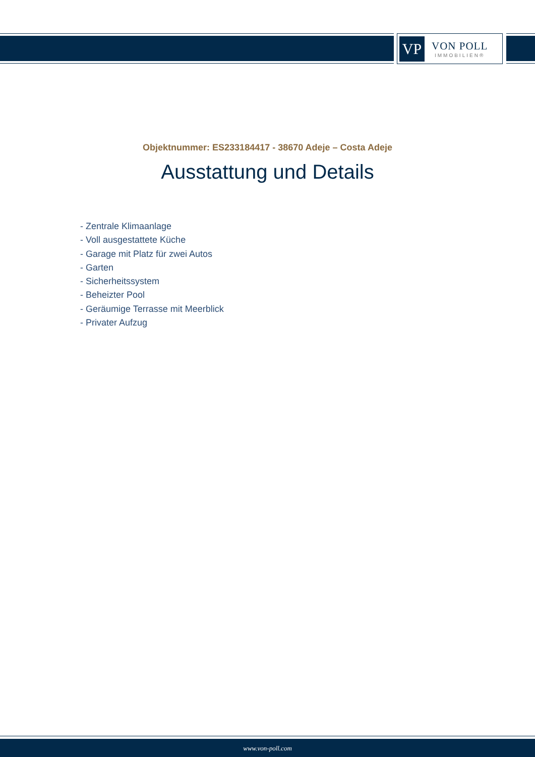VP
VON POLL
IMMOBILIEN®
Objektnummer: ES233184417 - 38670 Adeje – Costa Adeje
Ausstattung und Details
- Zentrale Klimaanlage
- Voll ausgestattete Küche
- Garage mit Platz für zwei Autos
- Garten
- Sicherheitssystem
- Beheizter Pool
- Geräumige Terrasse mit Meerblick
- Privater Aufzug
www.von-poll.com